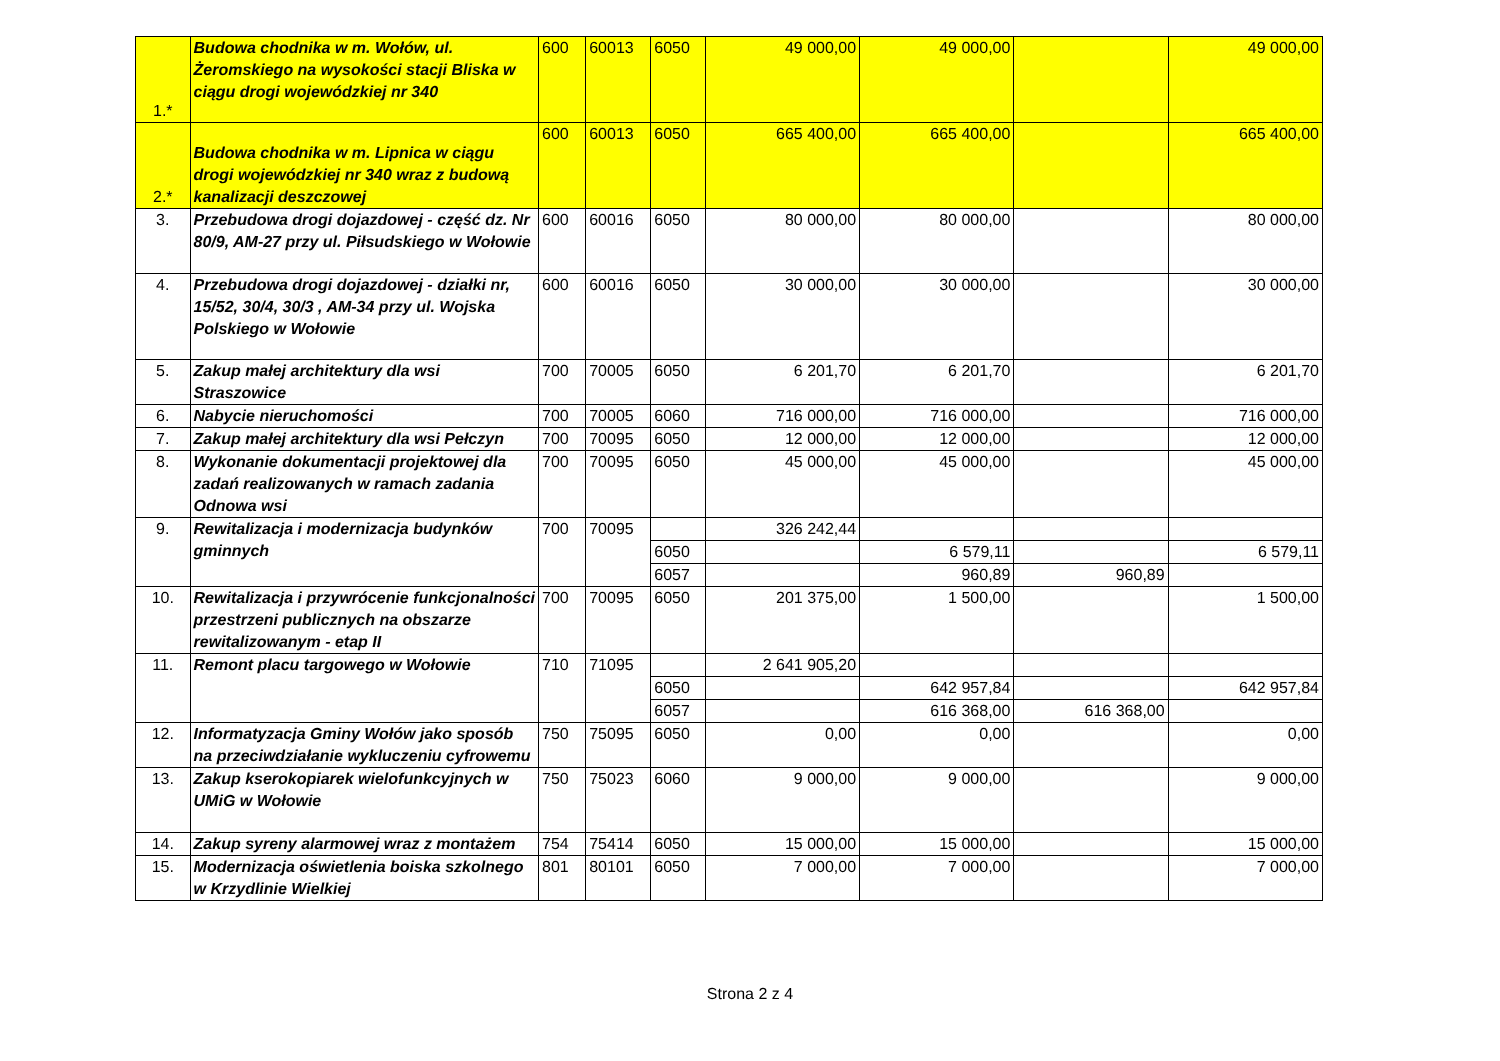| 1.* | Budowa chodnika w m. Wołów, ul. Żeromskiego na wysokości stacji Bliska w ciągu drogi wojewódzkiej nr 340 | 600 | 60013 | 6050 | 49 000,00 | 49 000,00 | | 49 000,00 |
| 2.* | Budowa chodnika w m. Lipnica w ciągu drogi wojewódzkiej nr 340 wraz z budową kanalizacji deszczowej | 600 | 60013 | 6050 | 665 400,00 | 665 400,00 | | 665 400,00 |
| 3. | Przebudowa drogi dojazdowej - część dz. Nr 80/9, AM-27 przy ul. Piłsudskiego w Wołowie | 600 | 60016 | 6050 | 80 000,00 | 80 000,00 | | 80 000,00 |
| 4. | Przebudowa drogi dojazdowej - działki nr, 15/52, 30/4, 30/3 , AM-34 przy ul. Wojska Polskiego w Wołowie | 600 | 60016 | 6050 | 30 000,00 | 30 000,00 | | 30 000,00 |
| 5. | Zakup małej architektury dla wsi Straszowice | 700 | 70005 | 6050 | 6 201,70 | 6 201,70 | | 6 201,70 |
| 6. | Nabycie nieruchomości | 700 | 70005 | 6060 | 716 000,00 | 716 000,00 | | 716 000,00 |
| 7. | Zakup małej architektury dla wsi Pełczyn | 700 | 70095 | 6050 | 12 000,00 | 12 000,00 | | 12 000,00 |
| 8. | Wykonanie dokumentacji projektowej dla zadań realizowanych w ramach zadania Odnowa wsi | 700 | 70095 | 6050 | 45 000,00 | 45 000,00 | | 45 000,00 |
| 9. | Rewitalizacja i modernizacja budynków gminnych | 700 | 70095 | | 326 242,44 | | | |
| | | | | 6050 | | 6 579,11 | | 6 579,11 |
| | | | | 6057 | | 960,89 | 960,89 | |
| 10. | Rewitalizacja i przywrócenie funkcjonalności przestrzeni publicznych na obszarze rewitalizowanym - etap II | 700 | 70095 | 6050 | 201 375,00 | 1 500,00 | | 1 500,00 |
| 11. | Remont placu targowego w Wołowie | 710 | 71095 | | 2 641 905,20 | | | |
| | | | | 6050 | | 642 957,84 | | 642 957,84 |
| | | | | 6057 | | 616 368,00 | 616 368,00 | |
| 12. | Informatyzacja Gminy Wołów jako sposób na przeciwdziałanie wykluczeniu cyfrowemu | 750 | 75095 | 6050 | 0,00 | 0,00 | | 0,00 |
| 13. | Zakup kserokopiarek wielofunkcyjnych w UMiG w Wołowie | 750 | 75023 | 6060 | 9 000,00 | 9 000,00 | | 9 000,00 |
| 14. | Zakup syreny alarmowej wraz z montażem | 754 | 75414 | 6050 | 15 000,00 | 15 000,00 | | 15 000,00 |
| 15. | Modernizacja oświetlenia boiska szkolnego w Krzydlinie Wielkiej | 801 | 80101 | 6050 | 7 000,00 | 7 000,00 | | 7 000,00 |
Strona 2 z 4